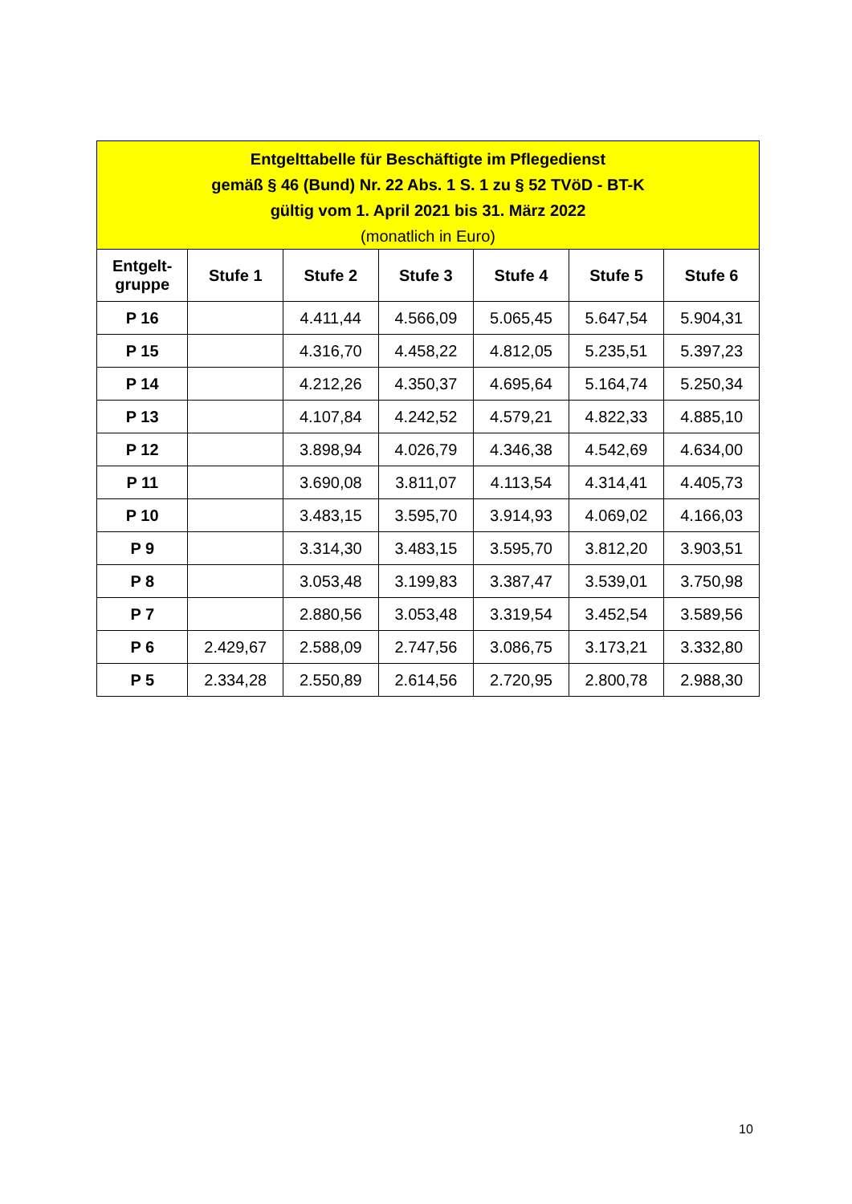| Entgelttabelle für Beschäftigte im Pflegedienst gemäß § 46 (Bund) Nr. 22 Abs. 1 S. 1 zu § 52 TVöD - BT-K gültig vom 1. April 2021 bis 31. März 2022 (monatlich in Euro) | | | | | | |
| --- | --- | --- | --- | --- | --- | --- |
| Entgelt- gruppe | Stufe 1 | Stufe 2 | Stufe 3 | Stufe 4 | Stufe 5 | Stufe 6 |
| P 16 | | 4.411,44 | 4.566,09 | 5.065,45 | 5.647,54 | 5.904,31 |
| P 15 | | 4.316,70 | 4.458,22 | 4.812,05 | 5.235,51 | 5.397,23 |
| P 14 | | 4.212,26 | 4.350,37 | 4.695,64 | 5.164,74 | 5.250,34 |
| P 13 | | 4.107,84 | 4.242,52 | 4.579,21 | 4.822,33 | 4.885,10 |
| P 12 | | 3.898,94 | 4.026,79 | 4.346,38 | 4.542,69 | 4.634,00 |
| P 11 | | 3.690,08 | 3.811,07 | 4.113,54 | 4.314,41 | 4.405,73 |
| P 10 | | 3.483,15 | 3.595,70 | 3.914,93 | 4.069,02 | 4.166,03 |
| P 9 | | 3.314,30 | 3.483,15 | 3.595,70 | 3.812,20 | 3.903,51 |
| P 8 | | 3.053,48 | 3.199,83 | 3.387,47 | 3.539,01 | 3.750,98 |
| P 7 | | 2.880,56 | 3.053,48 | 3.319,54 | 3.452,54 | 3.589,56 |
| P 6 | 2.429,67 | 2.588,09 | 2.747,56 | 3.086,75 | 3.173,21 | 3.332,80 |
| P 5 | 2.334,28 | 2.550,89 | 2.614,56 | 2.720,95 | 2.800,78 | 2.988,30 |
10